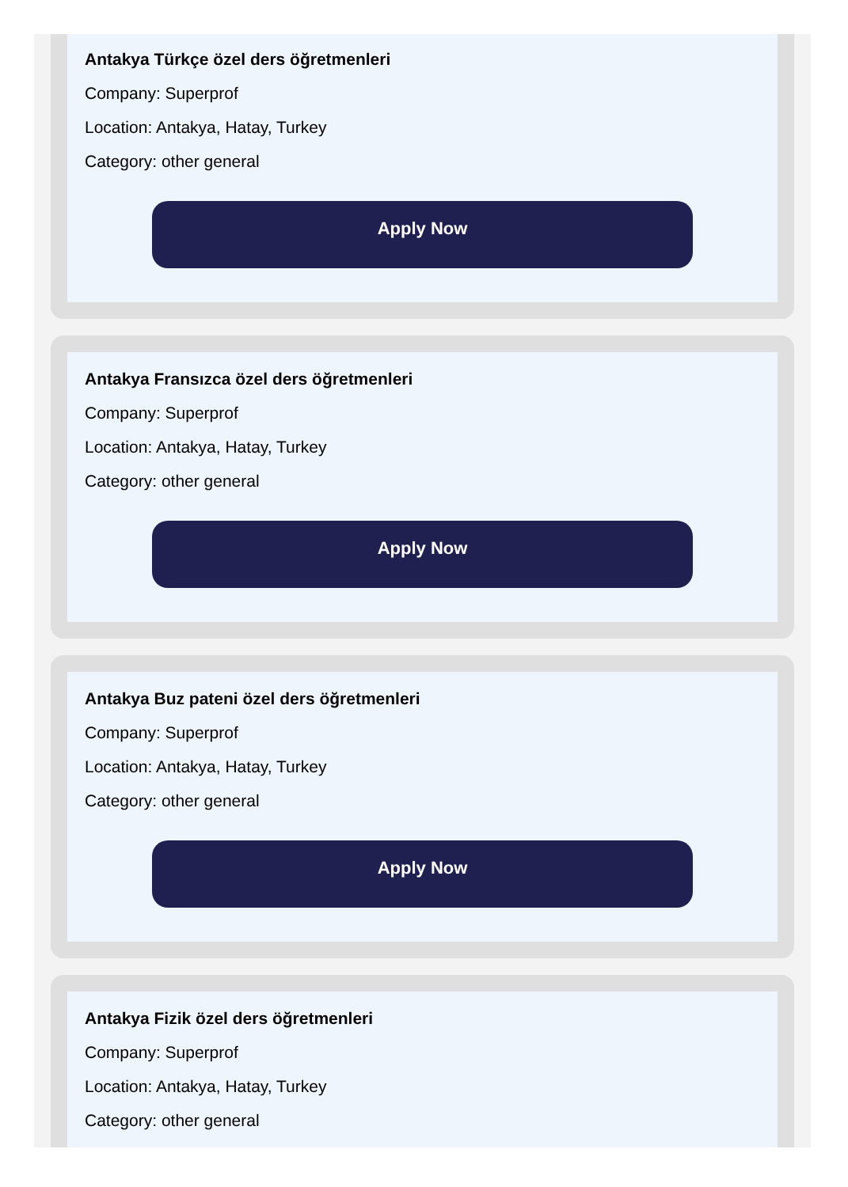Antakya Türkçe özel ders öğretmenleri
Company: Superprof
Location: Antakya, Hatay, Turkey
Category: other general
Apply Now
Antakya Fransızca özel ders öğretmenleri
Company: Superprof
Location: Antakya, Hatay, Turkey
Category: other general
Apply Now
Antakya Buz pateni özel ders öğretmenleri
Company: Superprof
Location: Antakya, Hatay, Turkey
Category: other general
Apply Now
Antakya Fizik özel ders öğretmenleri
Company: Superprof
Location: Antakya, Hatay, Turkey
Category: other general